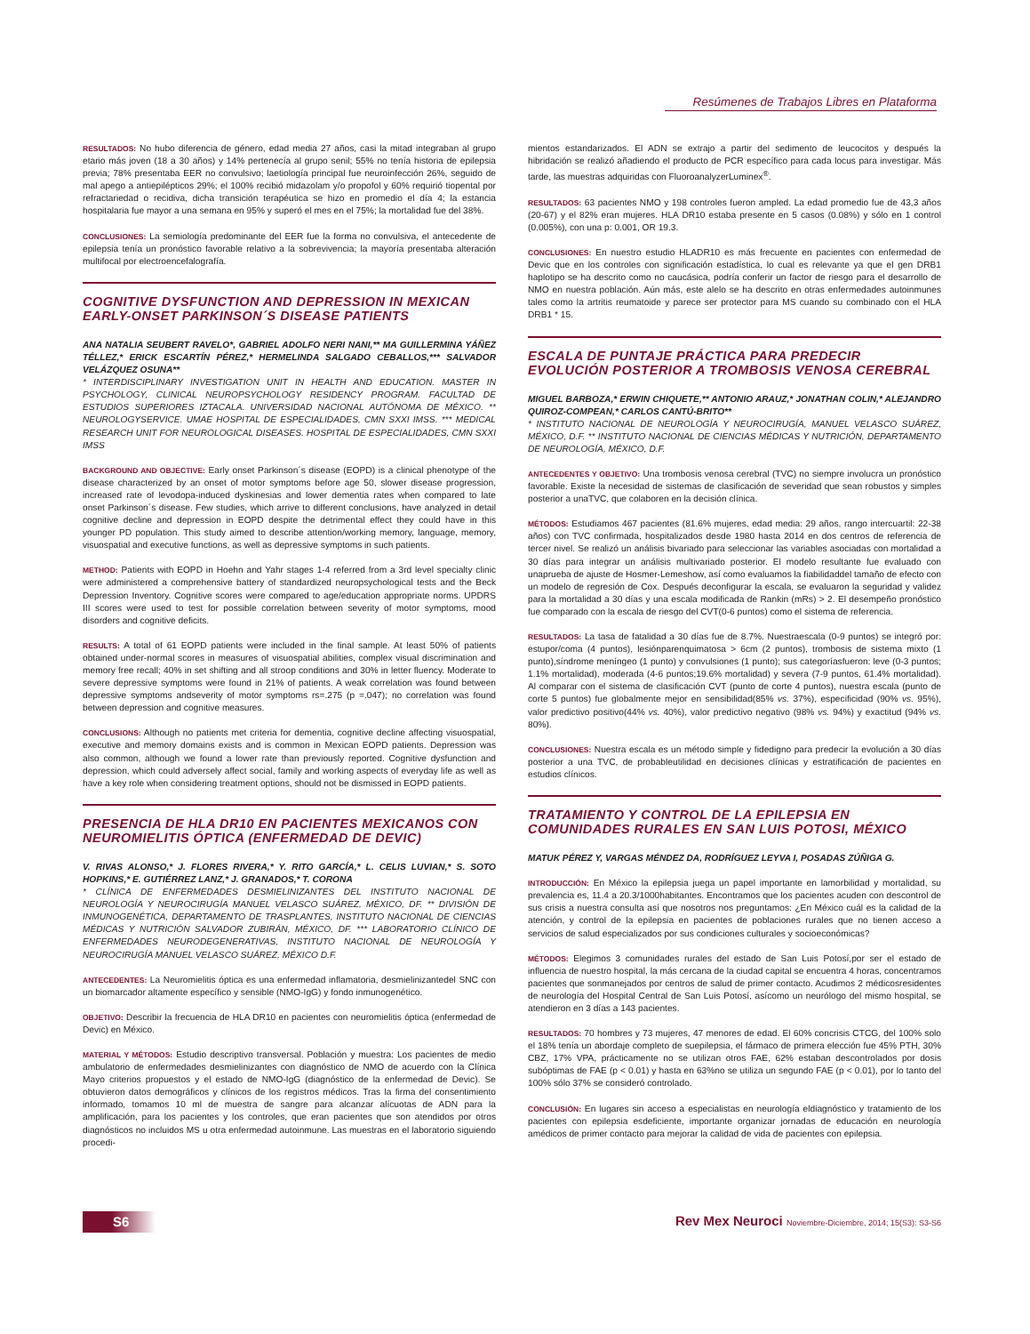Resúmenes de Trabajos Libres en Plataforma
RESULTADOS: No hubo diferencia de género, edad media 27 años, casi la mitad integraban al grupo etario más joven (18 a 30 años) y 14% pertenecía al grupo senil; 55% no tenía historia de epilepsia previa; 78% presentaba EER no convulsivo; laetiología principal fue neuroinfección 26%, seguido de mal apego a antiepilépticos 29%; el 100% recibió midazolam y/o propofol y 60% requirió tiopental por refractariedad o recidiva, dicha transición terapéutica se hizo en promedio el día 4; la estancia hospitalaria fue mayor a una semana en 95% y superó el mes en el 75%; la mortalidad fue del 38%.
CONCLUSIONES: La semiología predominante del EER fue la forma no convulsiva, el antecedente de epilepsia tenía un pronóstico favorable relativo a la sobrevivencia; la mayoría presentaba alteración multifocal por electroencefalografía.
COGNITIVE DYSFUNCTION AND DEPRESSION IN MEXICAN EARLY-ONSET PARKINSON´S DISEASE PATIENTS
ANA NATALIA SEUBERT RAVELO*, GABRIEL ADOLFO NERI NANI,** MA GUILLERMINA YÁÑEZ TÉLLEZ,* ERICK ESCARTÍN PÉREZ,* HERMELINDA SALGADO CEBALLOS,*** SALVADOR VELÁZQUEZ OSUNA**
* INTERDISCIPLINARY INVESTIGATION UNIT IN HEALTH AND EDUCATION. MASTER IN PSYCHOLOGY, CLINICAL NEUROPSYCHOLOGY RESIDENCY PROGRAM. FACULTAD DE ESTUDIOS SUPERIORES IZTACALA. UNIVERSIDAD NACIONAL AUTÓNOMA DE MÉXICO. ** NEUROLOGYSERVICE. UMAE HOSPITAL DE ESPECIALIDADES, CMN SXXI IMSS. *** MEDICAL RESEARCH UNIT FOR NEUROLOGICAL DISEASES. HOSPITAL DE ESPECIALIDADES, CMN SXXI IMSS
BACKGROUND AND OBJECTIVE: Early onset Parkinson´s disease (EOPD) is a clinical phenotype of the disease characterized by an onset of motor symptoms before age 50, slower disease progression, increased rate of levodopa-induced dyskinesias and lower dementia rates when compared to late onset Parkinson´s disease. Few studies, which arrive to different conclusions, have analyzed in detail cognitive decline and depression in EOPD despite the detrimental effect they could have in this younger PD population. This study aimed to describe attention/working memory, language, memory, visuospatial and executive functions, as well as depressive symptoms in such patients.
METHOD: Patients with EOPD in Hoehn and Yahr stages 1-4 referred from a 3rd level specialty clinic were administered a comprehensive battery of standardized neuropsychological tests and the Beck Depression Inventory. Cognitive scores were compared to age/education appropriate norms. UPDRS III scores were used to test for possible correlation between severity of motor symptoms, mood disorders and cognitive deficits.
RESULTS: A total of 61 EOPD patients were included in the final sample. At least 50% of patients obtained under-normal scores in measures of visuospatial abilities, complex visual discrimination and memory free recall; 40% in set shifting and all stroop conditions and 30% in letter fluency. Moderate to severe depressive symptoms were found in 21% of patients. A weak correlation was found between depressive symptoms andseverity of motor symptoms rs=.275 (p =.047); no correlation was found between depression and cognitive measures.
CONCLUSIONS: Although no patients met criteria for dementia, cognitive decline affecting visuospatial, executive and memory domains exists and is common in Mexican EOPD patients. Depression was also common, although we found a lower rate than previously reported. Cognitive dysfunction and depression, which could adversely affect social, family and working aspects of everyday life as well as have a key role when considering treatment options, should not be dismissed in EOPD patients.
PRESENCIA DE HLA DR10 EN PACIENTES MEXICANOS CON NEUROMIELITIS ÓPTICA (ENFERMEDAD DE DEVIC)
V. RIVAS ALONSO,* J. FLORES RIVERA,* Y. RITO GARCÍA,* L. CELIS LUVIAN,* S. SOTO HOPKINS,* E. GUTIÉRREZ LANZ,* J. GRANADOS,* T. CORONA
* CLÍNICA DE ENFERMEDADES DESMIELINIZANTES DEL INSTITUTO NACIONAL DE NEUROLOGÍA Y NEUROCIRUGÍA MANUEL VELASCO SUÁREZ, MÉXICO, DF. ** DIVISIÓN DE INMUNOGENÉTICA, DEPARTAMENTO DE TRASPLANTES, INSTITUTO NACIONAL DE CIENCIAS MÉDICAS Y NUTRICIÓN SALVADOR ZUBIRÁN, MÉXICO, DF. *** LABORATORIO CLÍNICO DE ENFERMEDADES NEURODEGENERATIVAS, INSTITUTO NACIONAL DE NEUROLOGÍA Y NEUROCIRUGÍA MANUEL VELASCO SUÁREZ, MÉXICO D.F.
ANTECEDENTES: La Neuromielitis óptica es una enfermedad inflamatoria, desmielinizantedel SNC con un biomarcador altamente específico y sensible (NMO-IgG) y fondo inmunogenético.
OBJETIVO: Describir la frecuencia de HLA DR10 en pacientes con neuromielitis óptica (enfermedad de Devic) en México.
MATERIAL Y MÉTODOS: Estudio descriptivo transversal. Población y muestra: Los pacientes de medio ambulatorio de enfermedades desmielinizantes con diagnóstico de NMO de acuerdo con la Clínica Mayo criterios propuestos y el estado de NMO-IgG (diagnóstico de la enfermedad de Devic). Se obtuvieron datos demográficos y clínicos de los registros médicos. Tras la firma del consentimiento informado, tomamos 10 ml de muestra de sangre para alcanzar alícuotas de ADN para la amplificación, para los pacientes y los controles, que eran pacientes que son atendidos por otros diagnósticos no incluidos MS u otra enfermedad autoinmune. Las muestras en el laboratorio siguiendo procedi-
mientos estandarizados. El ADN se extrajo a partir del sedimento de leucocitos y después la hibridación se realizó añadiendo el producto de PCR específico para cada locus para investigar. Más tarde, las muestras adquiridas con FluoroanalyzerLuminex<sup>®</sup>.
RESULTADOS: 63 pacientes NMO y 198 controles fueron ampled. La edad promedio fue de 43,3 años (20-67) y el 82% eran mujeres. HLA DR10 estaba presente en 5 casos (0.08%) y sólo en 1 control (0.005%), con una p: 0.001, OR 19.3.
CONCLUSIONES: En nuestro estudio HLADR10 es más frecuente en pacientes con enfermedad de Devic que en los controles con significación estadística, lo cual es relevante ya que el gen DRB1 haplotipo se ha descrito como no caucásica, podría conferir un factor de riesgo para el desarrollo de NMO en nuestra población. Aún más, este alelo se ha descrito en otras enfermedades autoinmunes tales como la artritis reumatoide y parece ser protector para MS cuando su combinado con el HLA DRB1 * 15.
ESCALA DE PUNTAJE PRÁCTICA PARA PREDECIR EVOLUCIÓN POSTERIOR A TROMBOSIS VENOSA CEREBRAL
MIGUEL BARBOZA,* ERWIN CHIQUETE,** ANTONIO ARAUZ,* JONATHAN COLIN,* ALEJANDRO QUIROZ-COMPEAN,* CARLOS CANTÚ-BRITO**
* INSTITUTO NACIONAL DE NEUROLOGÍA Y NEUROCIRUGÍA, MANUEL VELASCO SUÁREZ, MÉXICO, D.F. ** INSTITUTO NACIONAL DE CIENCIAS MÉDICAS Y NUTRICIÓN, DEPARTAMENTO DE NEUROLOGÍA, MÉXICO, D.F.
ANTECEDENTES Y OBJETIVO: Una trombosis venosa cerebral (TVC) no siempre involucra un pronóstico favorable. Existe la necesidad de sistemas de clasificación de severidad que sean robustos y simples posterior a unaTVC, que colaboren en la decisión clínica.
MÉTODOS: Estudiamos 467 pacientes (81.6% mujeres, edad media: 29 años, rango intercuartil: 22-38 años) con TVC confirmada, hospitalizados desde 1980 hasta 2014 en dos centros de referencia de tercer nivel. Se realizó un análisis bivariado para seleccionar las variables asociadas con mortalidad a 30 días para integrar un análisis multivariado posterior. El modelo resultante fue evaluado con unaprueba de ajuste de Hosmer-Lemeshow, así como evaluamos la fiabilidaddel tamaño de efecto con un modelo de regresión de Cox. Después deconfigurar la escala, se evaluaron la seguridad y validez para la mortalidad a 30 días y una escala modificada de Rankin (mRs) > 2. El desempeño pronóstico fue comparado con la escala de riesgo del CVT(0-6 puntos) como el sistema de referencia.
RESULTADOS: La tasa de fatalidad a 30 días fue de 8.7%. Nuestraescala (0-9 puntos) se integró por: estupor/coma (4 puntos), lesiónparenquimatosa > 6cm (2 puntos), trombosis de sistema mixto (1 punto),síndrome meníngeo (1 punto) y convulsiones (1 punto); sus categoríasfueron: leve (0-3 puntos; 1.1% mortalidad), moderada (4-6 puntos;19.6% mortalidad) y severa (7-9 puntos, 61.4% mortalidad). Al comparar con el sistema de clasificación CVT (punto de corte 4 puntos), nuestra escala (punto de corte 5 puntos) fue globalmente mejor en sensibilidad(85% vs. 37%), especificidad (90% vs. 95%), valor predictivo positivo(44% vs. 40%), valor predictivo negativo (98% vs. 94%) y exactitud (94% vs. 80%).
CONCLUSIONES: Nuestra escala es un método simple y fidedigno para predecir la evolución a 30 días posterior a una TVC, de probableutilidad en decisiones clínicas y estratificación de pacientes en estudios clínicos.
TRATAMIENTO Y CONTROL DE LA EPILEPSIA EN COMUNIDADES RURALES EN SAN LUIS POTOSI, MÉXICO
MATUK PÉREZ Y, VARGAS MÉNDEZ DA, RODRÍGUEZ LEYVA I, POSADAS ZÚÑIGA G.
INTRODUCCIÓN: En México la epilepsia juega un papel importante en lamorbilidad y mortalidad, su prevalencia es, 11.4 a 20.3/1000habitantes. Encontramos que los pacientes acuden con descontrol de sus crisis a nuestra consulta así que nosotros nos preguntamos: ¿En México cuál es la calidad de la atención, y control de la epilepsia en pacientes de poblaciones rurales que no tienen acceso a servicios de salud especializados por sus condiciones culturales y socioeconómicas?
MÉTODOS: Elegimos 3 comunidades rurales del estado de San Luis Potosí,por ser el estado de influencia de nuestro hospital, la más cercana de la ciudad capital se encuentra 4 horas, concentramos pacientes que sonmanejados por centros de salud de primer contacto. Acudimos 2 médicosresidentes de neurología del Hospital Central de San Luis Potosí, asícomo un neurólogo del mismo hospital, se atendieron en 3 días a 143 pacientes.
RESULTADOS: 70 hombres y 73 mujeres, 47 menores de edad. El 60% concrisis CTCG, del 100% solo el 18% tenía un abordaje completo de suepilepsia, el fármaco de primera elección fue 45% PTH, 30% CBZ, 17% VPA, prácticamente no se utilizan otros FAE, 62% estaban descontrolados por dosis subóptimas de FAE (p < 0.01) y hasta en 63%no se utiliza un segundo FAE (p < 0.01), por lo tanto del 100% sólo 37% se consideró controlado.
CONCLUSIÓN: En lugares sin acceso a especialistas en neurología eldiagnóstico y tratamiento de los pacientes con epilepsia esdeficiente, importante organizar jornadas de educación en neurología amédicos de primer contacto para mejorar la calidad de vida de pacientes con epilepsia.
S6
Rev Mex Neuroci Noviembre-Diciembre, 2014; 15(S3): S3-S6